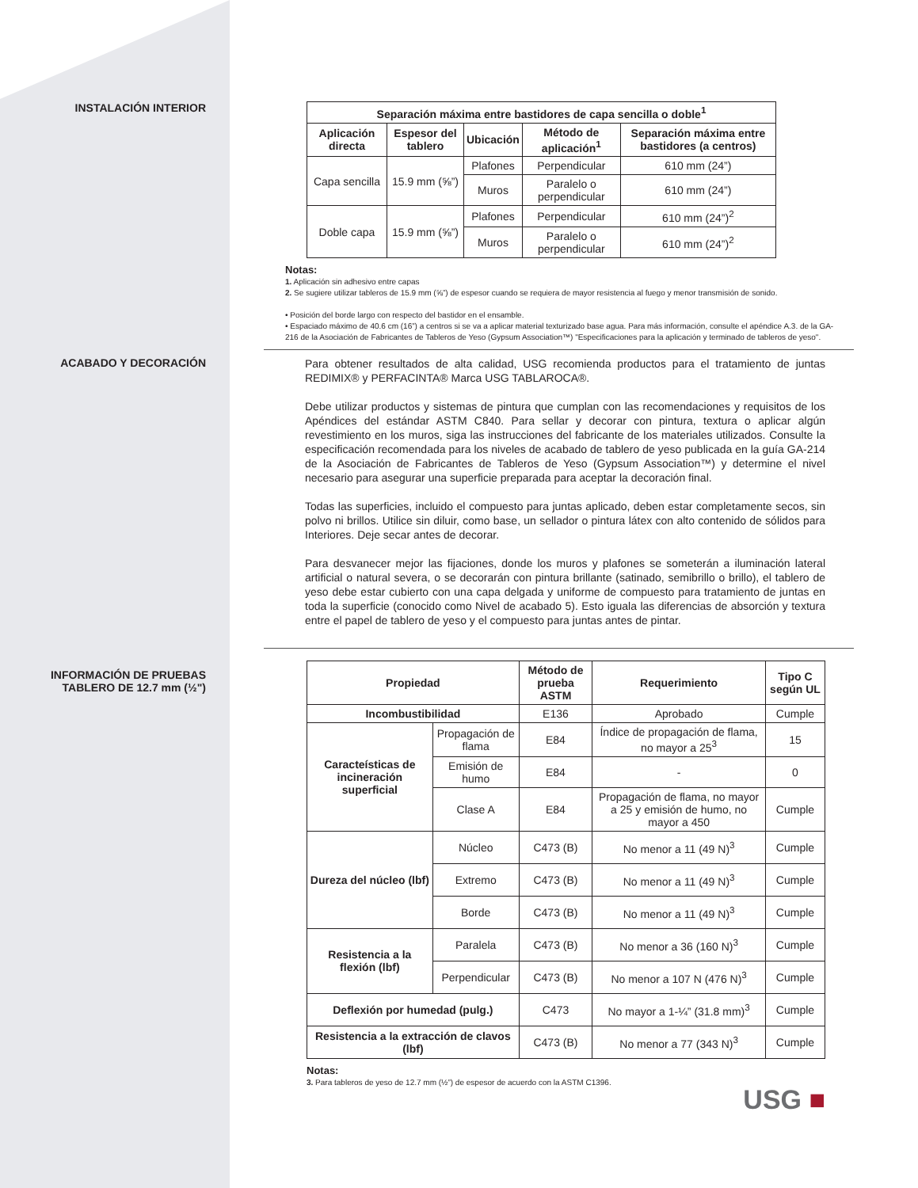INSTALACIÓN INTERIOR
| Separación máxima entre bastidores de capa sencilla o doble<sup>1</sup> | | | | |
| --- | --- | --- | --- | --- |
| Aplicación directa | Espesor del tablero | Ubicación | Método de aplicación<sup>1</sup> | Separación máxima entre bastidores (a centros) |
| Capa sencilla | 15.9 mm (⅝”) | Plafones | Perpendicular | 610 mm (24”) |
| | | Muros | Paralelo o perpendicular | 610 mm (24”) |
| Doble capa | 15.9 mm (⅝”) | Plafones | Perpendicular | 610 mm (24”)<sup>2</sup> |
| | | Muros | Paralelo o perpendicular | 610 mm (24”)<sup>2</sup> |
Notas:
1. Aplicación sin adhesivo entre capas
2. Se sugiere utilizar tableros de 15.9 mm (⅝”) de espesor cuando se requiera de mayor resistencia al fuego y menor transmisión de sonido.
• Posición del borde largo con respecto del bastidor en el ensamble.
• Espaciado máximo de 40.6 cm (16”) a centros si se va a aplicar material texturizado base agua. Para más información, consulte el apéndice A.3. de la GA-216 de la Asociación de Fabricantes de Tableros de Yeso (Gypsum Association™) "Especificaciones para la aplicación y terminado de tableros de yeso".
ACABADO Y DECORACIÓN
Para obtener resultados de alta calidad, USG recomienda productos para el tratamiento de juntas REDIMIX® y PERFACINTA® Marca USG TABLAROCA®.
Debe utilizar productos y sistemas de pintura que cumplan con las recomendaciones y requisitos de los Apéndices del estándar ASTM C840. Para sellar y decorar con pintura, textura o aplicar algún revestimiento en los muros, siga las instrucciones del fabricante de los materiales utilizados. Consulte la especificación recomendada para los niveles de acabado de tablero de yeso publicada en la guía GA-214 de la Asociación de Fabricantes de Tableros de Yeso (Gypsum Association™) y determine el nivel necesario para asegurar una superficie preparada para aceptar la decoración final.
Todas las superficies, incluido el compuesto para juntas aplicado, deben estar completamente secos, sin polvo ni brillos. Utilice sin diluir, como base, un sellador o pintura látex con alto contenido de sólidos para Interiores. Deje secar antes de decorar.
Para desvanecer mejor las fijaciones, donde los muros y plafones se someterán a iluminación lateral artificial o natural severa, o se decorarán con pintura brillante (satinado, semibrillo o brillo), el tablero de yeso debe estar cubierto con una capa delgada y uniforme de compuesto para tratamiento de juntas en toda la superficie (conocido como Nivel de acabado 5). Esto iguala las diferencias de absorción y textura entre el papel de tablero de yeso y el compuesto para juntas antes de pintar.
INFORMACIÓN DE PRUEBAS
TABLERO DE 12.7 mm (½")
| Propiedad | | Método de prueba ASTM | Requerimiento | Tipo C según UL |
| --- | --- | --- | --- | --- |
| Incombustibilidad | | E136 | Aprobado | Cumple |
| Caracteísticas de incineración superficial | Propagación de flama | E84 | Índice de propagación de flama, no mayor a 25<sup>3</sup> | 15 |
| | Emisión de humo | E84 | - | 0 |
| | Clase A | E84 | Propagación de flama, no mayor a 25 y emisión de humo, no mayor a 450 | Cumple |
| Dureza del núcleo (lbf) | Núcleo | C473 (B) | No menor a 11 (49 N)<sup>3</sup> | Cumple |
| | Extremo | C473 (B) | No menor a 11 (49 N)<sup>3</sup> | Cumple |
| | Borde | C473 (B) | No menor a 11 (49 N)<sup>3</sup> | Cumple |
| Resistencia a la flexión (lbf) | Paralela | C473 (B) | No menor a 36 (160 N)<sup>3</sup> | Cumple |
| | Perpendicular | C473 (B) | No menor a 107 N (476 N)<sup>3</sup> | Cumple |
| Deflexión por humedad (pulg.) | | C473 | No mayor a 1-¼” (31.8 mm)<sup>3</sup> | Cumple |
| Resistencia a la extracción de clavos (lbf) | | C473 (B) | No menor a 77 (343 N)<sup>3</sup> | Cumple |
Notas:
3. Para tableros de yeso de 12.7 mm (½”) de espesor de acuerdo con la ASTM C1396.
USG ■